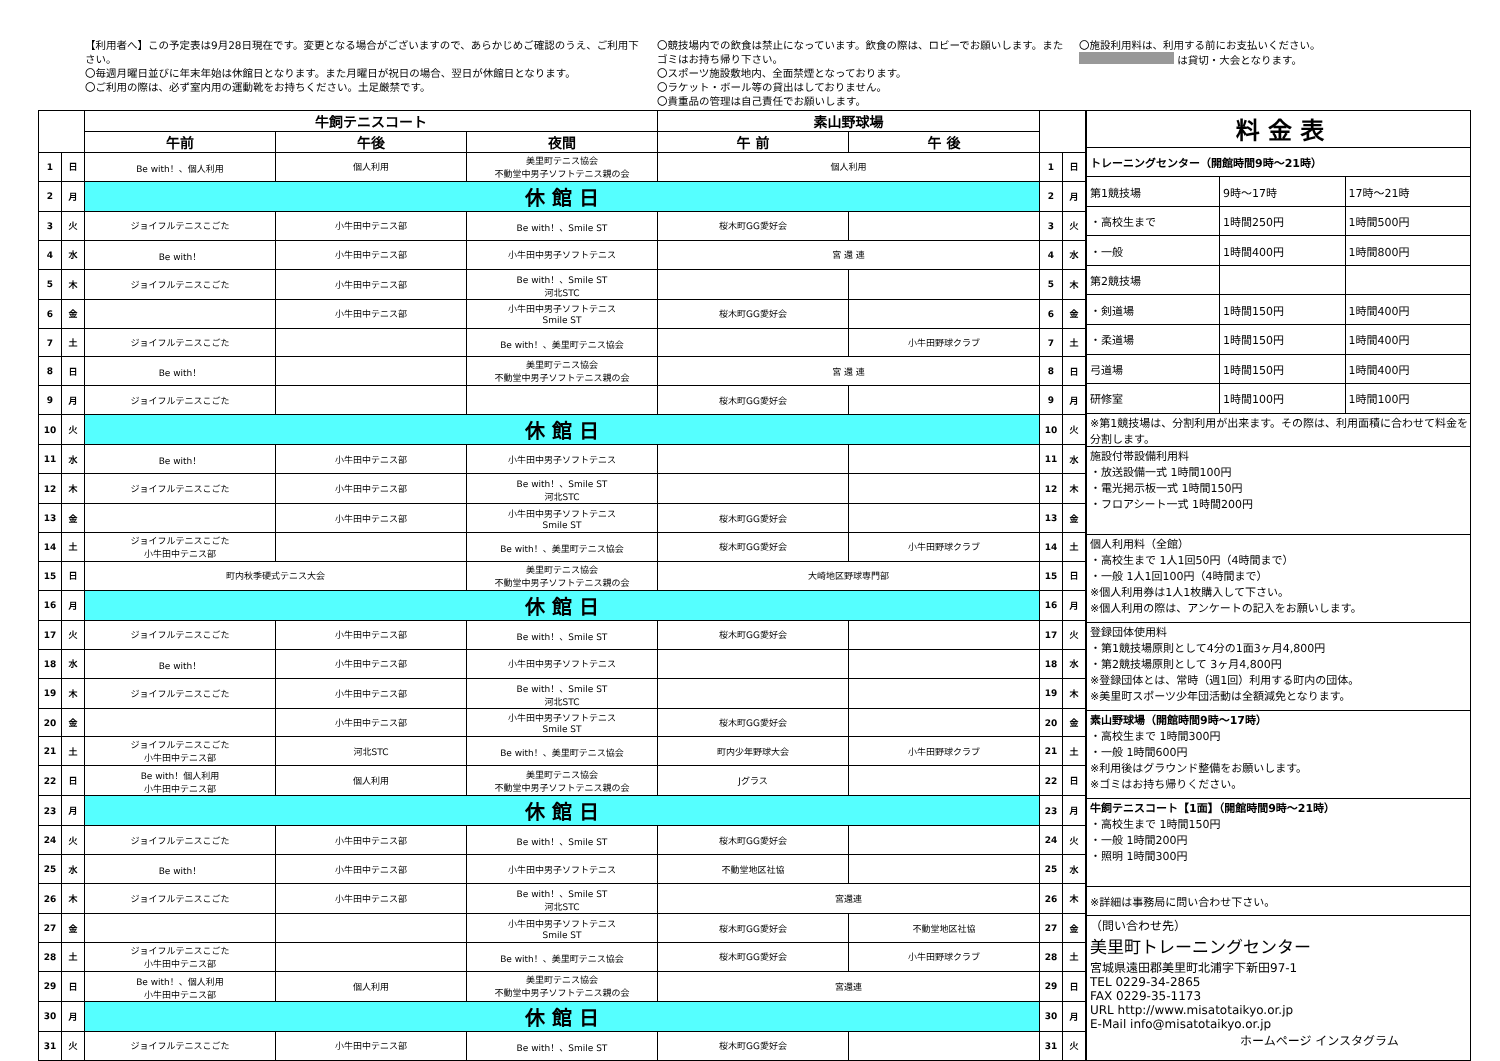【利用者へ】この予定表は9月28日現在です。変更となる場合がございますので、あらかじめご確認のうえ、ご利用下さい。
〇毎週月曜日並びに年末年始は休館日となります。また月曜日が祝日の場合、翌日が休館日となります。
〇ご利用の際は、必ず室内用の運動靴をお持ちください。土足厳禁です。
〇競技場内での飲食は禁止になっています。飲食の際は、ロビーでお願いします。またゴミはお持ち帰り下さい。
〇スポーツ施設敷地内、全面禁煙となっております。
〇ラケット・ボール等の貸出はしておりません。
〇貴重品の管理は自己責任でお願いします。
〇施設利用料は、利用する前にお支払いください。
は貸切・大会となります。
| | | 牛飼テニスコート | | | 素山野球場 | | | |
| --- | --- | --- | --- | --- | --- | --- | --- | --- |
| | | 午前 | 午後 | 夜間 | 午 前 | 午 後 | | |
| 1 | 日 | Be with！、個人利用 | 個人利用 | 美里町テニス協会 不動堂中男子ソフトテニス親の会 | 個人利用 | | 1 | 日 |
| 2 | 月 | 休 館 日 | | | | | 2 | 月 |
| 3 | 火 | ジョイフルテニスこごた | 小牛田中テニス部 | Be with！、Smile ST | 桜木町GG愛好会 | | 3 | 火 |
| 4 | 水 | Be with！ | 小牛田中テニス部 | 小牛田中男子ソフトテニス | 宮 還 連 | | 4 | 水 |
| 5 | 木 | ジョイフルテニスこごた | 小牛田中テニス部 | Be with！、Smile ST 河北STC | | | 5 | 木 |
| 6 | 金 | | 小牛田中テニス部 | 小牛田中男子ソフトテニス Smile ST | 桜木町GG愛好会 | | 6 | 金 |
| 7 | 土 | ジョイフルテニスこごた | | Be with！、美里町テニス協会 | | 小牛田野球クラブ | 7 | 土 |
| 8 | 日 | Be with！ | | 美里町テニス協会 不動堂中男子ソフトテニス親の会 | 宮 還 連 | | 8 | 日 |
| 9 | 月 | ジョイフルテニスこごた | | | 桜木町GG愛好会 | | 9 | 月 |
| 10 | 火 | 休 館 日 | | | | | 10 | 火 |
| 11 | 水 | Be with！ | 小牛田中テニス部 | 小牛田中男子ソフトテニス | | | 11 | 水 |
| 12 | 木 | ジョイフルテニスこごた | 小牛田中テニス部 | Be with！、Smile ST 河北STC | | | 12 | 木 |
| 13 | 金 | | 小牛田中テニス部 | 小牛田中男子ソフトテニス Smile ST | 桜木町GG愛好会 | | 13 | 金 |
| 14 | 土 | ジョイフルテニスこごた 小牛田中テニス部 | | Be with！、美里町テニス協会 | 桜木町GG愛好会 | 小牛田野球クラブ | 14 | 土 |
| 15 | 日 | 町内秋季硬式テニス大会 | | 美里町テニス協会 不動堂中男子ソフトテニス親の会 | 大崎地区野球専門部 | | 15 | 日 |
| 16 | 月 | 休 館 日 | | | | | 16 | 月 |
| 17 | 火 | ジョイフルテニスこごた | 小牛田中テニス部 | Be with！、Smile ST | 桜木町GG愛好会 | | 17 | 火 |
| 18 | 水 | Be with！ | 小牛田中テニス部 | 小牛田中男子ソフトテニス | | | 18 | 水 |
| 19 | 木 | ジョイフルテニスこごた | 小牛田中テニス部 | Be with！、Smile ST 河北STC | | | 19 | 木 |
| 20 | 金 | | 小牛田中テニス部 | 小牛田中男子ソフトテニス Smile ST | 桜木町GG愛好会 | | 20 | 金 |
| 21 | 土 | ジョイフルテニスこごた 小牛田中テニス部 | 河北STC | Be with！、美里町テニス協会 | 町内少年野球大会 | 小牛田野球クラブ | 21 | 土 |
| 22 | 日 | Be with！個人利用 小牛田中テニス部 | 個人利用 | 美里町テニス協会 不動堂中男子ソフトテニス親の会 | Jグラス | | 22 | 日 |
| 23 | 月 | 休 館 日 | | | | | 23 | 月 |
| 24 | 火 | ジョイフルテニスこごた | 小牛田中テニス部 | Be with！、Smile ST | 桜木町GG愛好会 | | 24 | 火 |
| 25 | 水 | Be with！ | 小牛田中テニス部 | 小牛田中男子ソフトテニス | 不動堂地区社協 | | 25 | 水 |
| 26 | 木 | ジョイフルテニスこごた | 小牛田中テニス部 | Be with！、Smile ST 河北STC | 宮還連 | | 26 | 木 |
| 27 | 金 | | | 小牛田中男子ソフトテニス Smile ST | 桜木町GG愛好会 | 不動堂地区社協 | 27 | 金 |
| 28 | 土 | ジョイフルテニスこごた 小牛田中テニス部 | | Be with！、美里町テニス協会 | 桜木町GG愛好会 | 小牛田野球クラブ | 28 | 土 |
| 29 | 日 | Be with！、個人利用 小牛田中テニス部 | 個人利用 | 美里町テニス協会 不動堂中男子ソフトテニス親の会 | 宮還連 | | 29 | 日 |
| 30 | 月 | 休 館 日 | | | | | 30 | 月 |
| 31 | 火 | ジョイフルテニスこごた | 小牛田中テニス部 | Be with！、Smile ST | 桜木町GG愛好会 | | 31 | 火 |
| 料 金 表 | | |
| トレーニングセンター（開館時間9時～21時） | | |
| 第1競技場 | 9時～17時 | 17時～21時 |
| ・高校生まで | 1時間250円 | 1時間500円 |
| ・一般 | 1時間400円 | 1時間800円 |
| 第2競技場 | | |
| ・剣道場 | 1時間150円 | 1時間400円 |
| ・柔道場 | 1時間150円 | 1時間400円 |
| 弓道場 | 1時間150円 | 1時間400円 |
| 研修室 | 1時間100円 | 1時間100円 |
| ※第1競技場は、分割利用が出来ます。その際は、利用面積に合わせて料金を分割します。 | | |
| 施設付帯設備利用料 ・放送設備一式 1時間100円 ・電光掲示板一式 1時間150円 ・フロアシート一式 1時間200円 | | |
| 個人利用料（全館） ・高校生まで 1人1回50円（4時間まで） ・一般 1人1回100円（4時間まで） ※個人利用券は1人1枚購入して下さい。 ※個人利用の際は、アンケートの記入をお願いします。 | | |
| 登録団体使用料 ・第1競技場原則として4分の1面3ヶ月4,800円 ・第2競技場原則として 3ヶ月4,800円 ※登録団体とは、常時（週1回）利用する町内の団体。 ※美里町スポーツ少年団活動は全額減免となります。 | | |
| 素山野球場（開館時間9時～17時） ・高校生まで 1時間300円 ・一般 1時間600円 ※利用後はグラウンド整備をお願いします。 ※ゴミはお持ち帰りください。 | | |
| 牛飼テニスコート【1面】（開館時間9時～21時） ・高校生まで 1時間150円 ・一般 1時間200円 ・照明 1時間300円 | | |
| ※詳細は事務局に問い合わせ下さい。 | | |
| （問い合わせ先） 美里町トレーニングセンター 宮城県遠田郡美里町北浦字下新田97-1 TEL 0229-34-2865 FAX 0229-35-1173 URL http://www.misatotaikyo.or.jp E-Mail info@misatotaikyo.or.jp ホームページ インスタグラム | | |